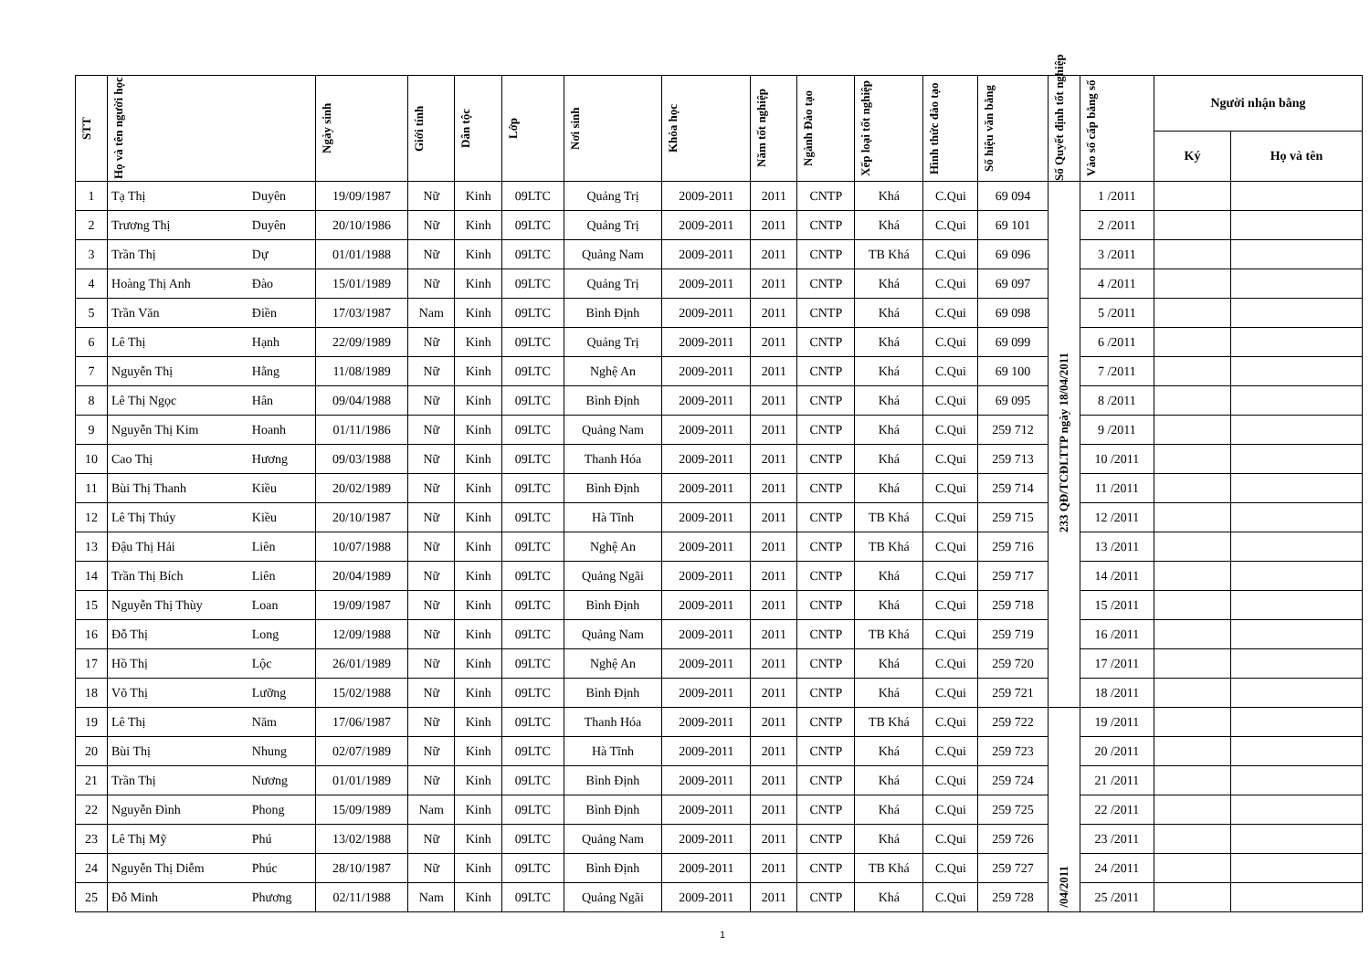| STT | Họ và tên người học | | Ngày sinh | Giới tính | Dân tộc | Lớp | Nơi sinh | Khóa học | Năm tốt nghiệp | Ngành Đào tạo | Xếp loại tốt nghiệp | Hình thức đào tạo | Số hiệu văn bằng | Số Quyết định tốt nghiệp | Vào số cấp bằng số | Người nhận bằng | |
| --- | --- | --- | --- | --- | --- | --- | --- | --- | --- | --- | --- | --- | --- | --- | --- | --- | --- |
| | | | | | | | | | | | | | | | | Ký | Họ và tên |
| 1 | Tạ Thị | Duyên | 19/09/1987 | Nữ | Kinh | 09LTC | Quảng Trị | 2009-2011 | 2011 | CNTP | Khá | C.Qui | 69 094 | 233 QĐ/TCĐLTTP ngày 18/04/2011 | 1 /2011 | | |
| 2 | Trương Thị | Duyên | 20/10/1986 | Nữ | Kinh | 09LTC | Quảng Trị | 2009-2011 | 2011 | CNTP | Khá | C.Qui | 69 101 | | 2 /2011 | | |
| 3 | Trần Thị | Dự | 01/01/1988 | Nữ | Kinh | 09LTC | Quảng Nam | 2009-2011 | 2011 | CNTP | TB Khá | C.Qui | 69 096 | | 3 /2011 | | |
| 4 | Hoàng Thị Anh | Đào | 15/01/1989 | Nữ | Kinh | 09LTC | Quảng Trị | 2009-2011 | 2011 | CNTP | Khá | C.Qui | 69 097 | | 4 /2011 | | |
| 5 | Trần Văn | Điền | 17/03/1987 | Nam | Kinh | 09LTC | Bình Định | 2009-2011 | 2011 | CNTP | Khá | C.Qui | 69 098 | | 5 /2011 | | |
| 6 | Lê Thị | Hạnh | 22/09/1989 | Nữ | Kinh | 09LTC | Quảng Trị | 2009-2011 | 2011 | CNTP | Khá | C.Qui | 69 099 | | 6 /2011 | | |
| 7 | Nguyễn Thị | Hằng | 11/08/1989 | Nữ | Kinh | 09LTC | Nghệ An | 2009-2011 | 2011 | CNTP | Khá | C.Qui | 69 100 | | 7 /2011 | | |
| 8 | Lê Thị Ngọc | Hân | 09/04/1988 | Nữ | Kinh | 09LTC | Bình Định | 2009-2011 | 2011 | CNTP | Khá | C.Qui | 69 095 | | 8 /2011 | | |
| 9 | Nguyễn Thị Kim | Hoanh | 01/11/1986 | Nữ | Kinh | 09LTC | Quảng Nam | 2009-2011 | 2011 | CNTP | Khá | C.Qui | 259 712 | | 9 /2011 | | |
| 10 | Cao Thị | Hương | 09/03/1988 | Nữ | Kinh | 09LTC | Thanh Hóa | 2009-2011 | 2011 | CNTP | Khá | C.Qui | 259 713 | | 10 /2011 | | |
| 11 | Bùi Thị Thanh | Kiều | 20/02/1989 | Nữ | Kinh | 09LTC | Bình Định | 2009-2011 | 2011 | CNTP | Khá | C.Qui | 259 714 | | 11 /2011 | | |
| 12 | Lê Thị Thúy | Kiều | 20/10/1987 | Nữ | Kinh | 09LTC | Hà Tĩnh | 2009-2011 | 2011 | CNTP | TB Khá | C.Qui | 259 715 | | 12 /2011 | | |
| 13 | Đậu Thị Hải | Liên | 10/07/1988 | Nữ | Kinh | 09LTC | Nghệ An | 2009-2011 | 2011 | CNTP | TB Khá | C.Qui | 259 716 | | 13 /2011 | | |
| 14 | Trần Thị Bích | Liên | 20/04/1989 | Nữ | Kinh | 09LTC | Quảng Ngãi | 2009-2011 | 2011 | CNTP | Khá | C.Qui | 259 717 | | 14 /2011 | | |
| 15 | Nguyễn Thị Thùy | Loan | 19/09/1987 | Nữ | Kinh | 09LTC | Bình Định | 2009-2011 | 2011 | CNTP | Khá | C.Qui | 259 718 | | 15 /2011 | | |
| 16 | Đỗ Thị | Long | 12/09/1988 | Nữ | Kinh | 09LTC | Quảng Nam | 2009-2011 | 2011 | CNTP | TB Khá | C.Qui | 259 719 | | 16 /2011 | | |
| 17 | Hồ Thị | Lộc | 26/01/1989 | Nữ | Kinh | 09LTC | Nghệ An | 2009-2011 | 2011 | CNTP | Khá | C.Qui | 259 720 | | 17 /2011 | | |
| 18 | Võ Thị | Lưỡng | 15/02/1988 | Nữ | Kinh | 09LTC | Bình Định | 2009-2011 | 2011 | CNTP | Khá | C.Qui | 259 721 | | 18 /2011 | | |
| 19 | Lê Thị | Năm | 17/06/1987 | Nữ | Kinh | 09LTC | Thanh Hóa | 2009-2011 | 2011 | CNTP | TB Khá | C.Qui | 259 722 | /04/2011 | 19 /2011 | | |
| 20 | Bùi Thị | Nhung | 02/07/1989 | Nữ | Kinh | 09LTC | Hà Tĩnh | 2009-2011 | 2011 | CNTP | Khá | C.Qui | 259 723 | | 20 /2011 | | |
| 21 | Trần Thị | Nương | 01/01/1989 | Nữ | Kinh | 09LTC | Bình Định | 2009-2011 | 2011 | CNTP | Khá | C.Qui | 259 724 | | 21 /2011 | | |
| 22 | Nguyễn Đình | Phong | 15/09/1989 | Nam | Kinh | 09LTC | Bình Định | 2009-2011 | 2011 | CNTP | Khá | C.Qui | 259 725 | | 22 /2011 | | |
| 23 | Lê Thị Mỹ | Phú | 13/02/1988 | Nữ | Kinh | 09LTC | Quảng Nam | 2009-2011 | 2011 | CNTP | Khá | C.Qui | 259 726 | | 23 /2011 | | |
| 24 | Nguyễn Thị Diễm | Phúc | 28/10/1987 | Nữ | Kinh | 09LTC | Bình Định | 2009-2011 | 2011 | CNTP | TB Khá | C.Qui | 259 727 | | 24 /2011 | | |
| 25 | Đỗ Minh | Phương | 02/11/1988 | Nam | Kinh | 09LTC | Quảng Ngãi | 2009-2011 | 2011 | CNTP | Khá | C.Qui | 259 728 | | 25 /2011 | | |
1